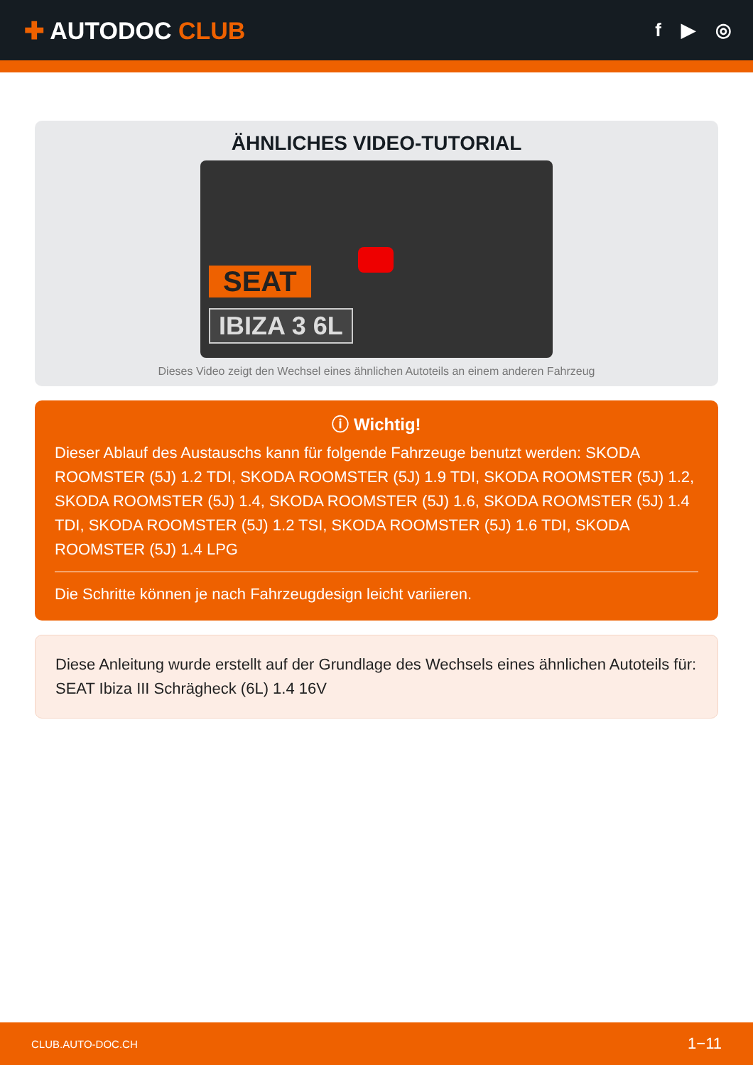✚ AUTODOC CLUB
f ▶ ◎
ÄHNLICHES VIDEO-TUTORIAL
SEAT
IBIZA 3 6L
Dieses Video zeigt den Wechsel eines ähnlichen Autoteils an einem anderen Fahrzeug
ⓘ Wichtig!
Dieser Ablauf des Austauschs kann für folgende Fahrzeuge benutzt werden: SKODA ROOMSTER (5J) 1.2 TDI, SKODA ROOMSTER (5J) 1.9 TDI, SKODA ROOMSTER (5J) 1.2, SKODA ROOMSTER (5J) 1.4, SKODA ROOMSTER (5J) 1.6, SKODA ROOMSTER (5J) 1.4 TDI, SKODA ROOMSTER (5J) 1.2 TSI, SKODA ROOMSTER (5J) 1.6 TDI, SKODA ROOMSTER (5J) 1.4 LPG
Die Schritte können je nach Fahrzeugdesign leicht variieren.
Diese Anleitung wurde erstellt auf der Grundlage des Wechsels eines ähnlichen Autoteils für: SEAT Ibiza III Schrägheck (6L) 1.4 16V
CLUB.AUTO-DOC.CH 1−11